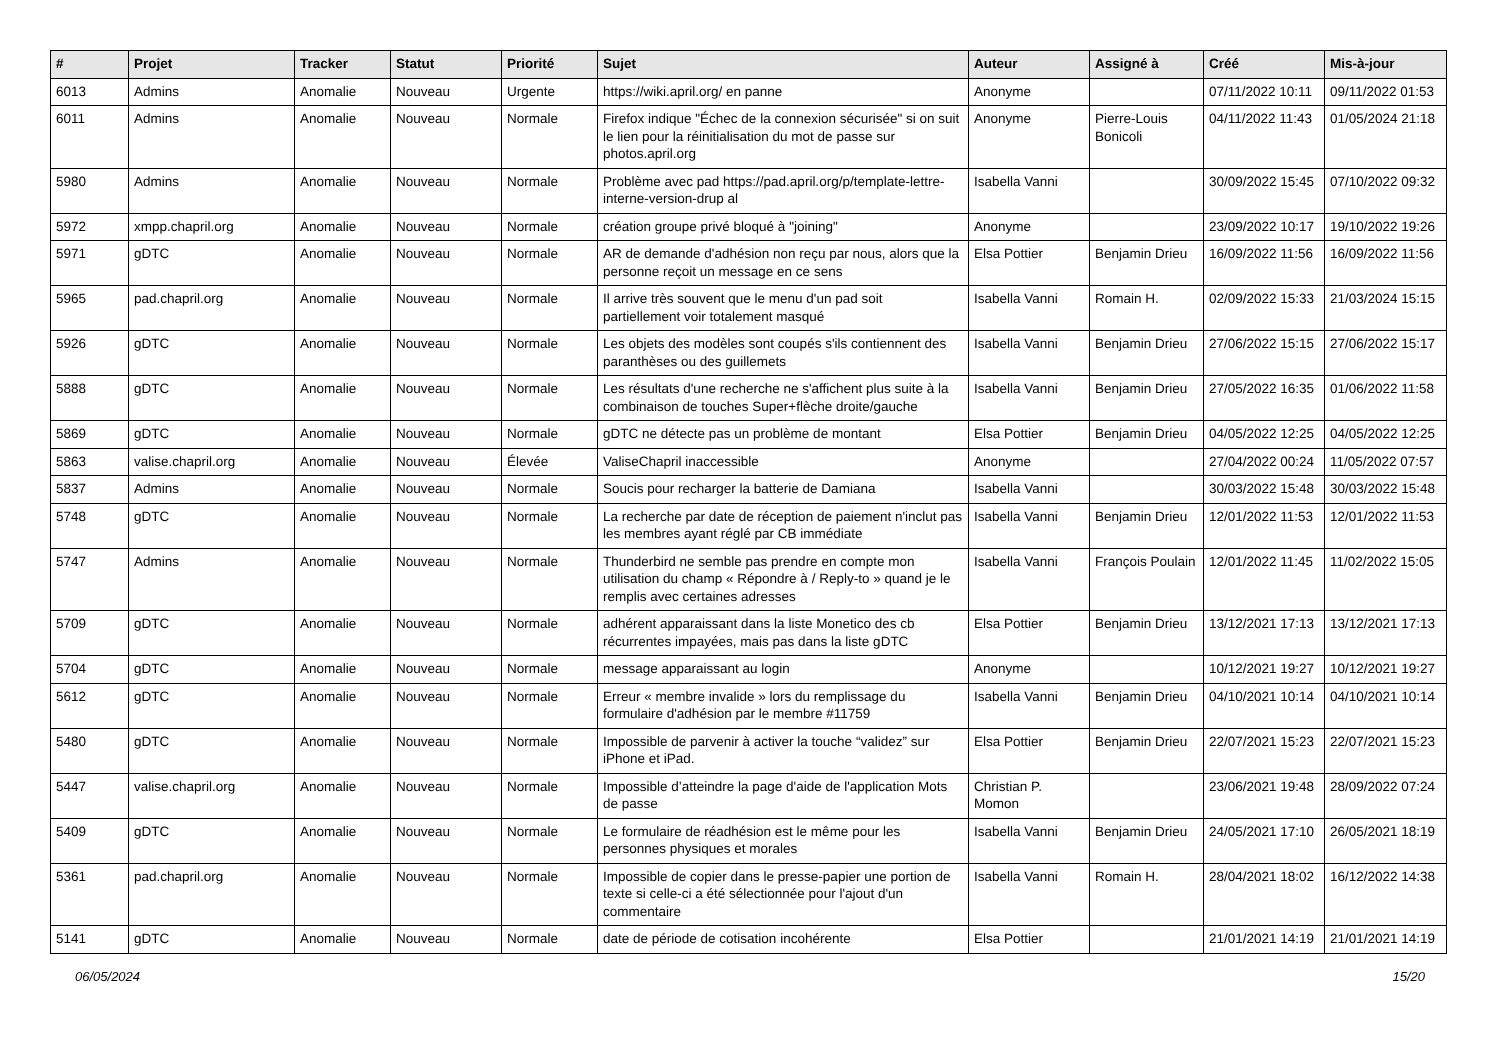| # | Projet | Tracker | Statut | Priorité | Sujet | Auteur | Assigné à | Créé | Mis-à-jour |
| --- | --- | --- | --- | --- | --- | --- | --- | --- | --- |
| 6013 | Admins | Anomalie | Nouveau | Urgente | https://wiki.april.org/ en panne | Anonyme | | 07/11/2022 10:11 | 09/11/2022 01:53 |
| 6011 | Admins | Anomalie | Nouveau | Normale | Firefox indique "Échec de la connexion sécurisée" si on suit le lien pour la réinitialisation du mot de passe sur photos.april.org | Anonyme | Pierre-Louis Bonicoli | 04/11/2022 11:43 | 01/05/2024 21:18 |
| 5980 | Admins | Anomalie | Nouveau | Normale | Problème avec pad https://pad.april.org/p/template-lettre-interne-version-drup al | Isabella Vanni | | 30/09/2022 15:45 | 07/10/2022 09:32 |
| 5972 | xmpp.chapril.org | Anomalie | Nouveau | Normale | création groupe privé bloqué à "joining" | Anonyme | | 23/09/2022 10:17 | 19/10/2022 19:26 |
| 5971 | gDTC | Anomalie | Nouveau | Normale | AR de demande d'adhésion non reçu par nous, alors que la personne reçoit un message en ce sens | Elsa Pottier | Benjamin Drieu | 16/09/2022 11:56 | 16/09/2022 11:56 |
| 5965 | pad.chapril.org | Anomalie | Nouveau | Normale | Il arrive très souvent que le menu d'un pad soit partiellement voir totalement masqué | Isabella Vanni | Romain H. | 02/09/2022 15:33 | 21/03/2024 15:15 |
| 5926 | gDTC | Anomalie | Nouveau | Normale | Les objets des modèles sont coupés s'ils contiennent des paranthèses ou des guillemets | Isabella Vanni | Benjamin Drieu | 27/06/2022 15:15 | 27/06/2022 15:17 |
| 5888 | gDTC | Anomalie | Nouveau | Normale | Les résultats d'une recherche ne s'affichent plus suite à la combinaison de touches Super+flèche droite/gauche | Isabella Vanni | Benjamin Drieu | 27/05/2022 16:35 | 01/06/2022 11:58 |
| 5869 | gDTC | Anomalie | Nouveau | Normale | gDTC ne détecte pas un problème de montant | Elsa Pottier | Benjamin Drieu | 04/05/2022 12:25 | 04/05/2022 12:25 |
| 5863 | valise.chapril.org | Anomalie | Nouveau | Élevée | ValiseChapril inaccessible | Anonyme | | 27/04/2022 00:24 | 11/05/2022 07:57 |
| 5837 | Admins | Anomalie | Nouveau | Normale | Soucis pour recharger la batterie de Damiana | Isabella Vanni | | 30/03/2022 15:48 | 30/03/2022 15:48 |
| 5748 | gDTC | Anomalie | Nouveau | Normale | La recherche par date de réception de paiement n'inclut pas les membres ayant réglé par CB immédiate | Isabella Vanni | Benjamin Drieu | 12/01/2022 11:53 | 12/01/2022 11:53 |
| 5747 | Admins | Anomalie | Nouveau | Normale | Thunderbird ne semble pas prendre en compte mon utilisation du champ « Répondre à / Reply-to » quand je le remplis avec certaines adresses | Isabella Vanni | François Poulain | 12/01/2022 11:45 | 11/02/2022 15:05 |
| 5709 | gDTC | Anomalie | Nouveau | Normale | adhérent apparaissant dans la liste Monetico des cb récurrentes impayées, mais pas dans la liste gDTC | Elsa Pottier | Benjamin Drieu | 13/12/2021 17:13 | 13/12/2021 17:13 |
| 5704 | gDTC | Anomalie | Nouveau | Normale | message apparaissant au login | Anonyme | | 10/12/2021 19:27 | 10/12/2021 19:27 |
| 5612 | gDTC | Anomalie | Nouveau | Normale | Erreur « membre invalide » lors du remplissage du formulaire d'adhésion par le membre #11759 | Isabella Vanni | Benjamin Drieu | 04/10/2021 10:14 | 04/10/2021 10:14 |
| 5480 | gDTC | Anomalie | Nouveau | Normale | Impossible de parvenir à activer la touche “validez” sur iPhone et iPad. | Elsa Pottier | Benjamin Drieu | 22/07/2021 15:23 | 22/07/2021 15:23 |
| 5447 | valise.chapril.org | Anomalie | Nouveau | Normale | Impossible d’atteindre la page d'aide de l'application Mots de passe | Christian P. Momon | | 23/06/2021 19:48 | 28/09/2022 07:24 |
| 5409 | gDTC | Anomalie | Nouveau | Normale | Le formulaire de réadhésion est le même pour les personnes physiques et morales | Isabella Vanni | Benjamin Drieu | 24/05/2021 17:10 | 26/05/2021 18:19 |
| 5361 | pad.chapril.org | Anomalie | Nouveau | Normale | Impossible de copier dans le presse-papier une portion de texte si celle-ci a été sélectionnée pour l'ajout d'un commentaire | Isabella Vanni | Romain H. | 28/04/2021 18:02 | 16/12/2022 14:38 |
| 5141 | gDTC | Anomalie | Nouveau | Normale | date de période de cotisation incohérente | Elsa Pottier | | 21/01/2021 14:19 | 21/01/2021 14:19 |
06/05/2024 15/20